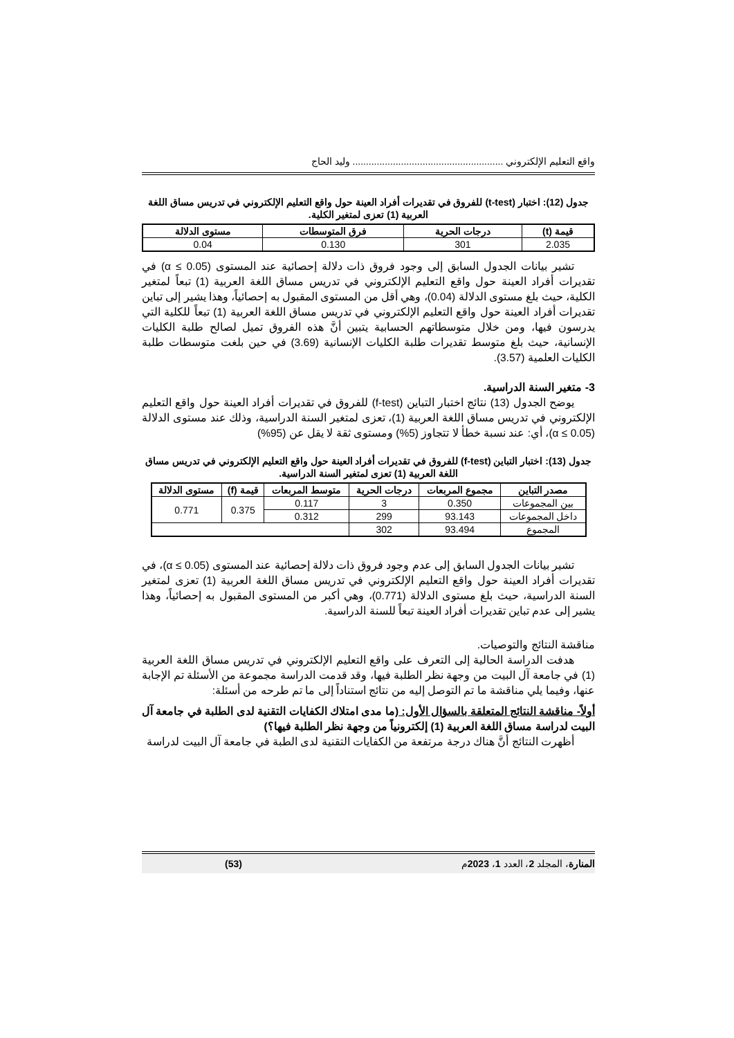واقع التعليم الإلكتروني ........................................................ وليد الحاج
جدول (12): اختبار (t-test) للفروق في تقديرات أفراد العينة حول واقع التعليم الإلكتروني في تدريس مساق اللغة العربية (1) تعزى لمتغير الكلية.
| قيمة (t) | درجات الحرية | فرق المتوسطات | مستوى الدلالة |
| --- | --- | --- | --- |
| 2.035 | 301 | 0.130 | 0.04 |
تشير بيانات الجدول السابق إلى وجود فروق ذات دلالة إحصائية عند المستوى (α ≤ 0.05) في تقديرات أفراد العينة حول واقع التعليم الإلكتروني في تدريس مساق اللغة العربية (1) تبعاً لمتغير الكلية، حيث بلغ مستوى الدلالة (0.04)، وهي أقل من المستوى المقبول به إحصائياً، وهذا يشير إلى تباين تقديرات أفراد العينة حول واقع التعليم الإلكتروني في تدريس مساق اللغة العربية (1) تبعاً للكلية التي يدرسون فيها، ومن خلال متوسطاتهم الحسابية يتبين أنَّ هذه الفروق تميل لصالح طلبة الكليات الإنسانية، حيث بلغ متوسط تقديرات طلبة الكليات الإنسانية (3.69) في حين بلغت متوسطات طلبة الكليات العلمية (3.57).
3- متغير السنة الدراسية.
يوضح الجدول (13) نتائج اختبار التباين (f-test) للفروق في تقديرات أفراد العينة حول واقع التعليم الإلكتروني في تدريس مساق اللغة العربية (1)، تعزى لمتغير السنة الدراسية، وذلك عند مستوى الدلالة (α ≤ 0.05)، أي: عند نسبة خطأ لا تتجاوز (5%) ومستوى ثقة لا يقل عن (95%)
جدول (13): اختبار التباين (f-test) للفروق في تقديرات أفراد العينة حول واقع التعليم الإلكتروني في تدريس مساق اللغة العربية (1) تعزى لمتغير السنة الدراسية.
| مصدر التباين | مجموع المربعات | درجات الحرية | متوسط المربعات | قيمة (f) | مستوى الدلالة |
| --- | --- | --- | --- | --- | --- |
| بين المجموعات | 0.350 | 3 | 0.117 | 0.375 | 0.771 |
| داخل المجموعات | 93.143 | 299 | 0.312 | | |
| المجموع | 93.494 | 302 | | | |
تشير بيانات الجدول السابق إلى عدم وجود فروق ذات دلالة إحصائية عند المستوى (α ≤ 0.05)، في تقديرات أفراد العينة حول واقع التعليم الإلكتروني في تدريس مساق اللغة العربية (1) تعزى لمتغير السنة الدراسية، حيث بلغ مستوى الدلالة (0.771)، وهي أكبر من المستوى المقبول به إحصائياً، وهذا يشير إلى عدم تباين تقديرات أفراد العينة تبعاً للسنة الدراسية.
مناقشة النتائج والتوصيات.
هدفت الدراسة الحالية إلى التعرف على واقع التعليم الإلكتروني في تدريس مساق اللغة العربية (1) في جامعة آل البيت من وجهة نظر الطلبة فيها، وقد قدمت الدراسة مجموعة من الأسئلة تم الإجابة عنها، وفيما يلي مناقشة ما تم التوصل إليه من نتائج استناداً إلى ما تم طرحه من أسئلة:
أولاً- مناقشة النتائج المتعلقة بالسؤال الأول: (ما مدى امتلاك الكفايات التقنية لدى الطلبة في جامعة آل البيت لدراسة مساق اللغة العربية (1) إلكترونياً من وجهة نظر الطلبة فيها؟)
أظهرت النتائج أنَّ هناك درجة مرتفعة من الكفايات التقنية لدى الطبة في جامعة آل البيت لدراسة
المنارة، المجلد 2، العدد 1، 2023م (53)